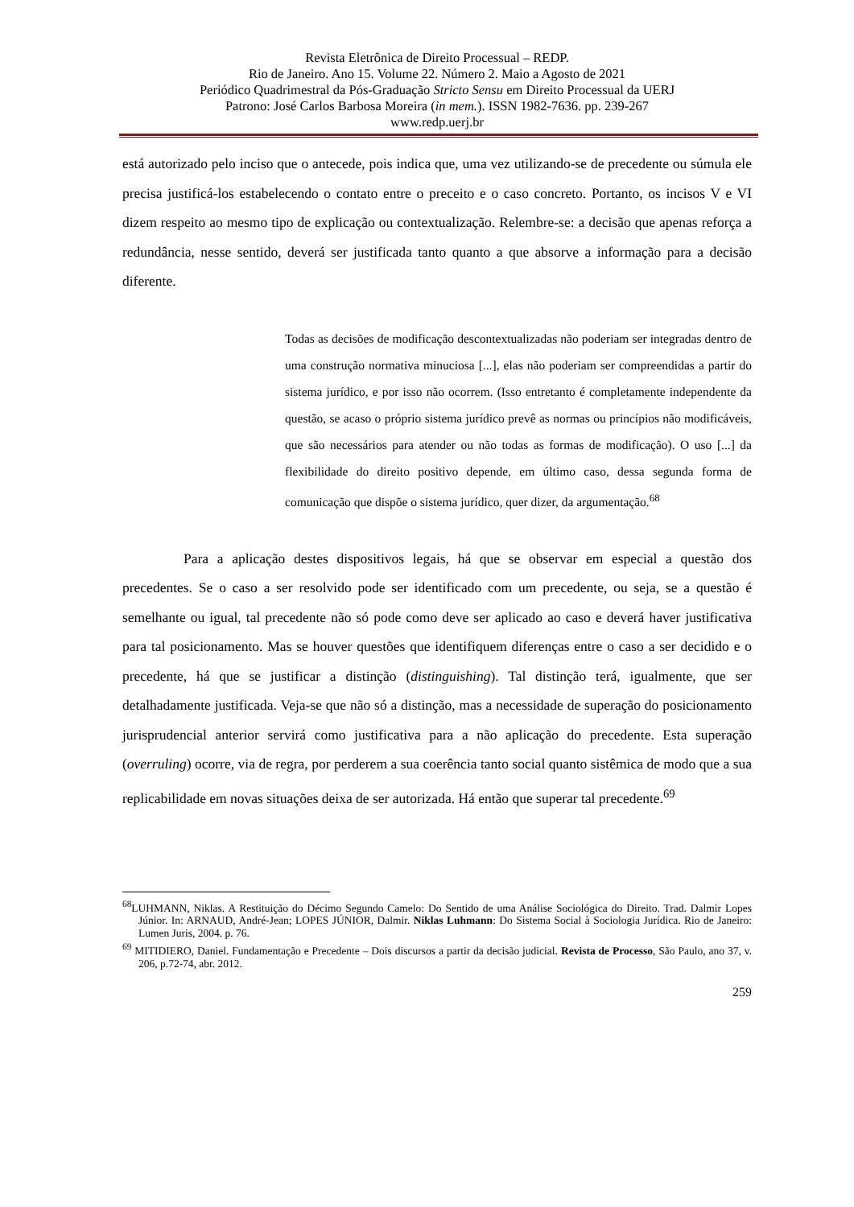Revista Eletrônica de Direito Processual – REDP.
Rio de Janeiro. Ano 15. Volume 22. Número 2. Maio a Agosto de 2021
Periódico Quadrimestral da Pós-Graduação Stricto Sensu em Direito Processual da UERJ
Patrono: José Carlos Barbosa Moreira (in mem.). ISSN 1982-7636. pp. 239-267
www.redp.uerj.br
está autorizado pelo inciso que o antecede, pois indica que, uma vez utilizando-se de precedente ou súmula ele precisa justificá-los estabelecendo o contato entre o preceito e o caso concreto. Portanto, os incisos V e VI dizem respeito ao mesmo tipo de explicação ou contextualização. Relembre-se: a decisão que apenas reforça a redundância, nesse sentido, deverá ser justificada tanto quanto a que absorve a informação para a decisão diferente.
Todas as decisões de modificação descontextualizadas não poderiam ser integradas dentro de uma construção normativa minuciosa [...], elas não poderiam ser compreendidas a partir do sistema jurídico, e por isso não ocorrem. (Isso entretanto é completamente independente da questão, se acaso o próprio sistema jurídico prevê as normas ou princípios não modificáveis, que são necessários para atender ou não todas as formas de modificação). O uso [...] da flexibilidade do direito positivo depende, em último caso, dessa segunda forma de comunicação que dispõe o sistema jurídico, quer dizer, da argumentação.<sup>68</sup>
Para a aplicação destes dispositivos legais, há que se observar em especial a questão dos precedentes. Se o caso a ser resolvido pode ser identificado com um precedente, ou seja, se a questão é semelhante ou igual, tal precedente não só pode como deve ser aplicado ao caso e deverá haver justificativa para tal posicionamento. Mas se houver questões que identifiquem diferenças entre o caso a ser decidido e o precedente, há que se justificar a distinção (distinguishing). Tal distinção terá, igualmente, que ser detalhadamente justificada. Veja-se que não só a distinção, mas a necessidade de superação do posicionamento jurisprudencial anterior servirá como justificativa para a não aplicação do precedente. Esta superação (overruling) ocorre, via de regra, por perderem a sua coerência tanto social quanto sistêmica de modo que a sua replicabilidade em novas situações deixa de ser autorizada. Há então que superar tal precedente.<sup>69</sup>
<sup>68</sup> LUHMANN, Niklas. A Restituição do Décimo Segundo Camelo: Do Sentido de uma Análise Sociológica do Direito. Trad. Dalmir Lopes Júnior. In: ARNAUD, André-Jean; LOPES JÚNIOR, Dalmir. Niklas Luhmann: Do Sistema Social à Sociologia Jurídica. Rio de Janeiro: Lumen Juris, 2004. p. 76.
<sup>69</sup> MITIDIERO, Daniel. Fundamentação e Precedente – Dois discursos a partir da decisão judicial. Revista de Processo, São Paulo, ano 37, v. 206, p.72-74, abr. 2012.
259